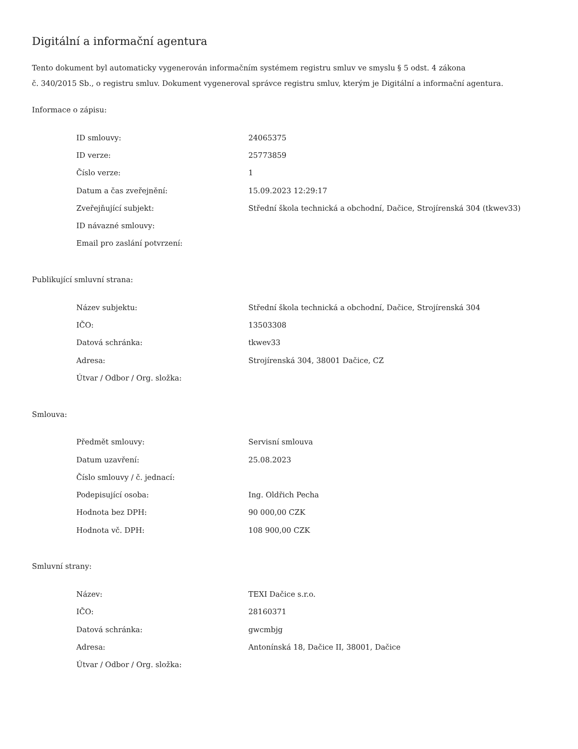Digitální a informační agentura
Tento dokument byl automaticky vygenerován informačním systémem registru smluv ve smyslu § 5 odst. 4 zákona
č. 340/2015 Sb., o registru smluv. Dokument vygeneroval správce registru smluv, kterým je Digitální a informační agentura.
Informace o zápisu:
| ID smlouvy: | 24065375 |
| ID verze: | 25773859 |
| Číslo verze: | 1 |
| Datum a čas zveřejnění: | 15.09.2023 12:29:17 |
| Zveřejňující subjekt: | Střední škola technická a obchodní, Dačice, Strojírenská 304 (tkwev33) |
| ID návazné smlouvy: | |
| Email pro zaslání potvrzení: | |
Publikující smluvní strana:
| Název subjektu: | Střední škola technická a obchodní, Dačice, Strojírenská 304 |
| IČO: | 13503308 |
| Datová schránka: | tkwev33 |
| Adresa: | Strojírenská 304, 38001 Dačice, CZ |
| Útvar / Odbor / Org. složka: | |
Smlouva:
| Předmět smlouvy: | Servisní smlouva |
| Datum uzavření: | 25.08.2023 |
| Číslo smlouvy / č. jednací: | |
| Podepisující osoba: | Ing. Oldřich Pecha |
| Hodnota bez DPH: | 90 000,00 CZK |
| Hodnota vč. DPH: | 108 900,00 CZK |
Smluvní strany:
| Název: | TEXI Dačice s.r.o. |
| IČO: | 28160371 |
| Datová schránka: | gwcmbjg |
| Adresa: | Antonínská 18, Dačice II, 38001, Dačice |
| Útvar / Odbor / Org. složka: | |